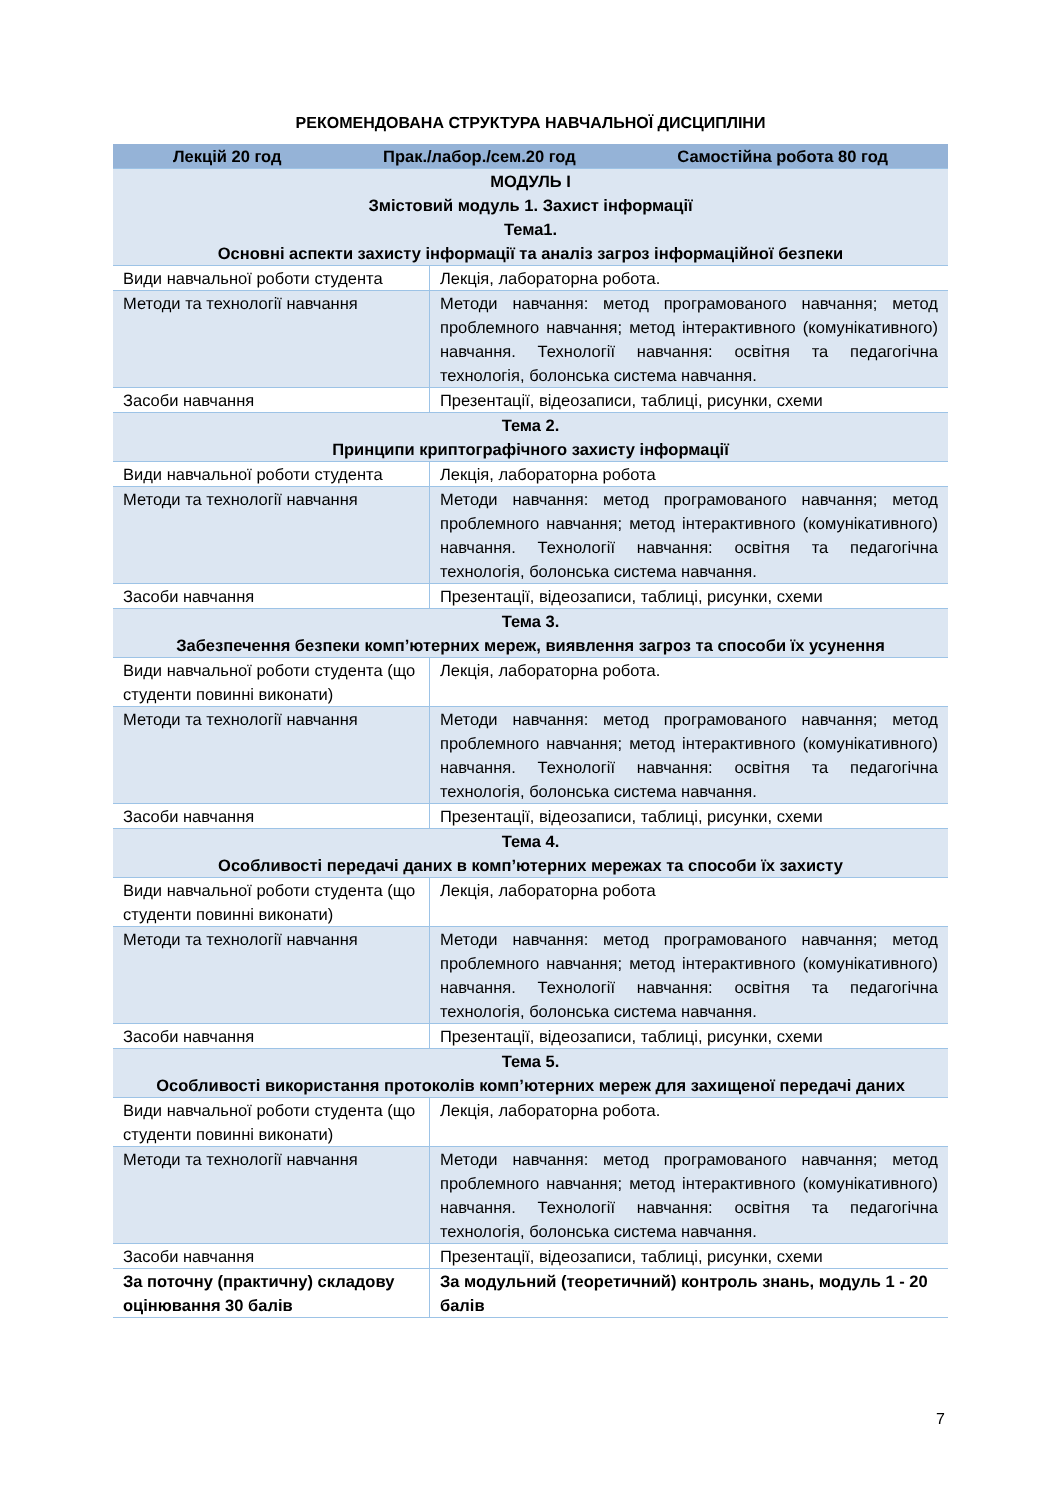РЕКОМЕНДОВАНА СТРУКТУРА НАВЧАЛЬНОЇ ДИСЦИПЛІНИ
| Лекцій 20 год Прак./лабор./сем.20 год Самостійна робота 80 год | |
| --- | --- |
| МОДУЛЬ І Змістовий модуль 1. Захист інформації Тема1. Основні аспекти захисту інформації та аналіз загроз інформаційної безпеки | |
| Види навчальної роботи студента | Лекція, лабораторна робота. |
| Методи та технології навчання | Методи навчання: метод програмованого навчання; метод проблемного навчання; метод інтерактивного (комунікативного) навчання. Технології навчання: освітня та педагогічна технологія, болонська система навчання. |
| Засоби навчання | Презентації, відеозаписи, таблиці, рисунки, схеми |
| Тема 2. Принципи криптографічного захисту інформації | |
| Види навчальної роботи студента | Лекція, лабораторна робота |
| Методи та технології навчання | Методи навчання: метод програмованого навчання; метод проблемного навчання; метод інтерактивного (комунікативного) навчання. Технології навчання: освітня та педагогічна технологія, болонська система навчання. |
| Засоби навчання | Презентації, відеозаписи, таблиці, рисунки, схеми |
| Тема 3. Забезпечення безпеки комп’ютерних мереж, виявлення загроз та способи їх усунення | |
| Види навчальної роботи студента (що студенти повинні виконати) | Лекція, лабораторна робота. |
| Методи та технології навчання | Методи навчання: метод програмованого навчання; метод проблемного навчання; метод інтерактивного (комунікативного) навчання. Технології навчання: освітня та педагогічна технологія, болонська система навчання. |
| Засоби навчання | Презентації, відеозаписи, таблиці, рисунки, схеми |
| Тема 4. Особливості передачі даних в комп’ютерних мережах та способи їх захисту | |
| Види навчальної роботи студента (що студенти повинні виконати) | Лекція, лабораторна робота |
| Методи та технології навчання | Методи навчання: метод програмованого навчання; метод проблемного навчання; метод інтерактивного (комунікативного) навчання. Технології навчання: освітня та педагогічна технологія, болонська система навчання. |
| Засоби навчання | Презентації, відеозаписи, таблиці, рисунки, схеми |
| Тема 5. Особливості використання протоколів комп’ютерних мереж для захищеної передачі даних | |
| Види навчальної роботи студента (що студенти повинні виконати) | Лекція, лабораторна робота. |
| Методи та технології навчання | Методи навчання: метод програмованого навчання; метод проблемного навчання; метод інтерактивного (комунікативного) навчання. Технології навчання: освітня та педагогічна технологія, болонська система навчання. |
| Засоби навчання | Презентації, відеозаписи, таблиці, рисунки, схеми |
| За поточну (практичну) складову оцінювання 30 балів | За модульний (теоретичний) контроль знань, модуль 1 - 20 балів |
7